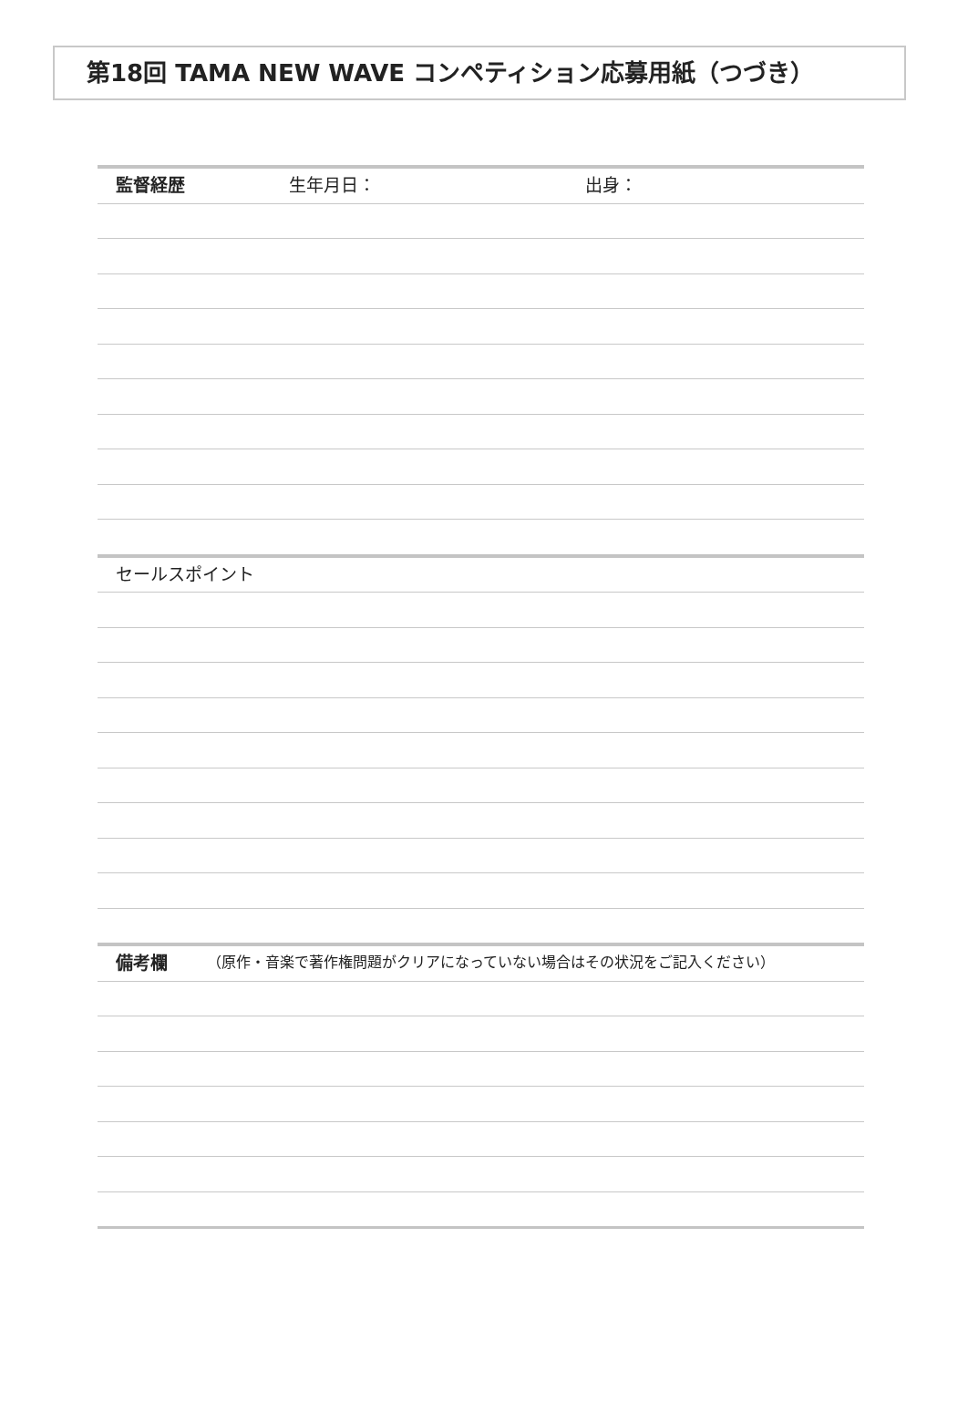第18回 TAMA NEW WAVE コンペティション応募用紙（つづき）
監督経歴 生年月日： 出身：
セールスポイント
備考欄 （原作・音楽で著作権問題がクリアになっていない場合はその状況をご記入ください）